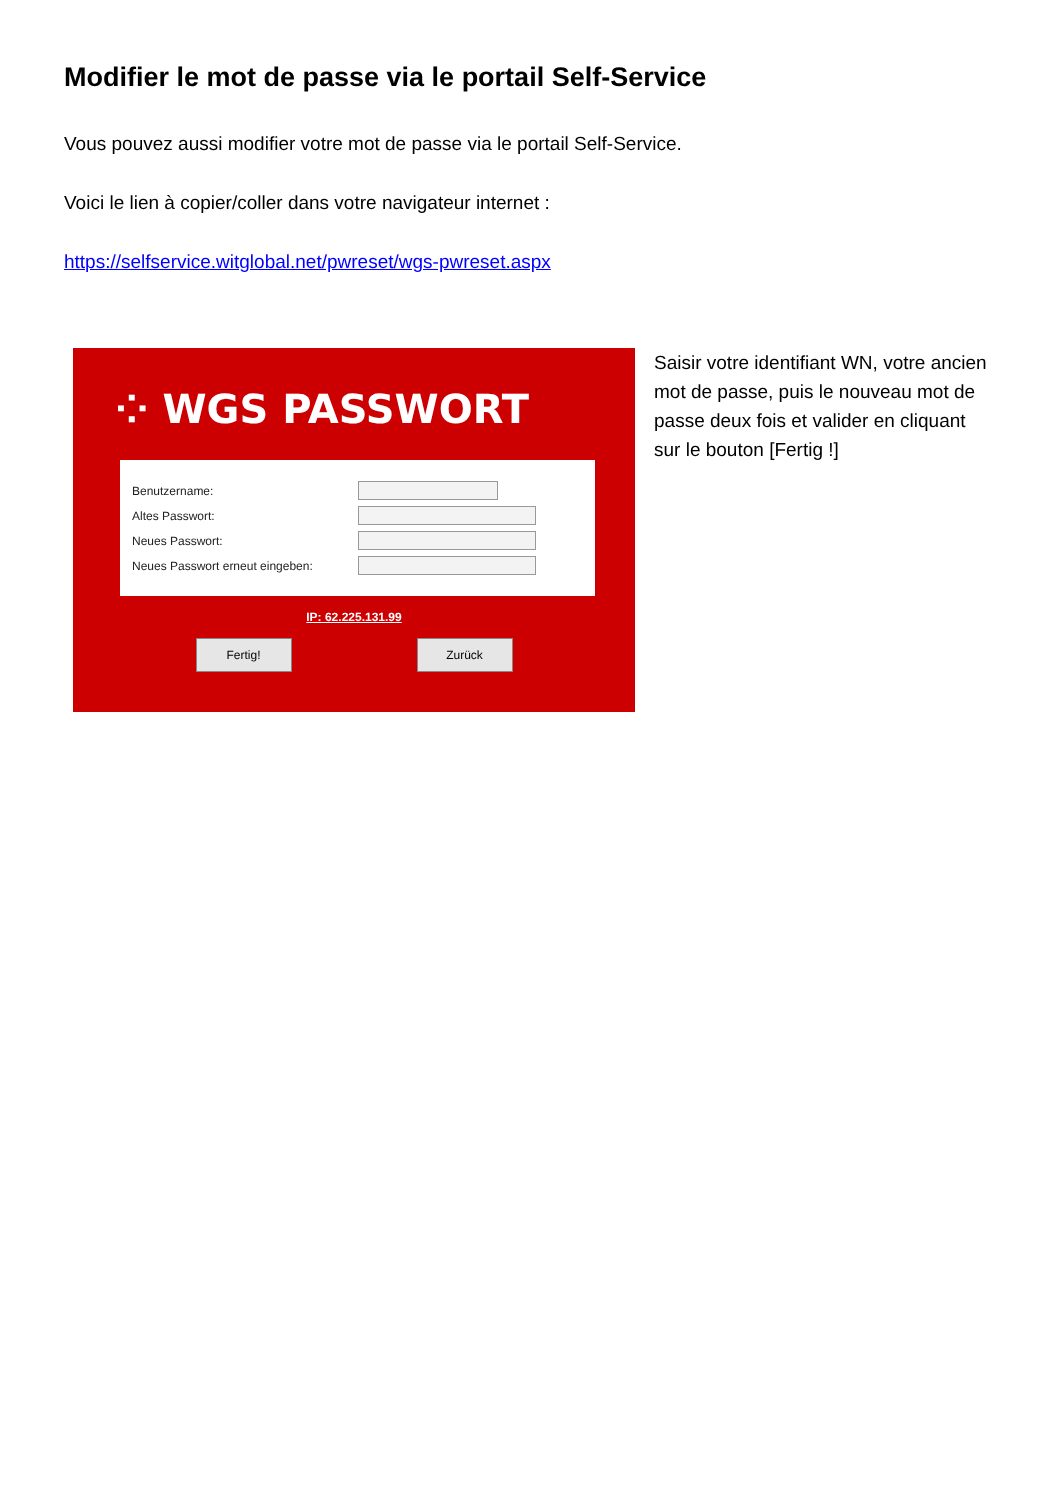Modifier le mot de passe via le portail Self-Service
Vous pouvez aussi modifier votre mot de passe via le portail Self-Service.
Voici le lien à copier/coller dans votre navigateur internet :
https://selfservice.witglobal.net/pwreset/wgs-pwreset.aspx
⁘ WGS PASSWORT
Benutzername:
Altes Passwort:
Neues Passwort:
Neues Passwort erneut eingeben:
IP: 62.225.131.99
Fertig! Zurück
Saisir votre identifiant WN, votre ancien mot de passe, puis le nouveau mot de passe deux fois et valider en cliquant sur le bouton [Fertig !]